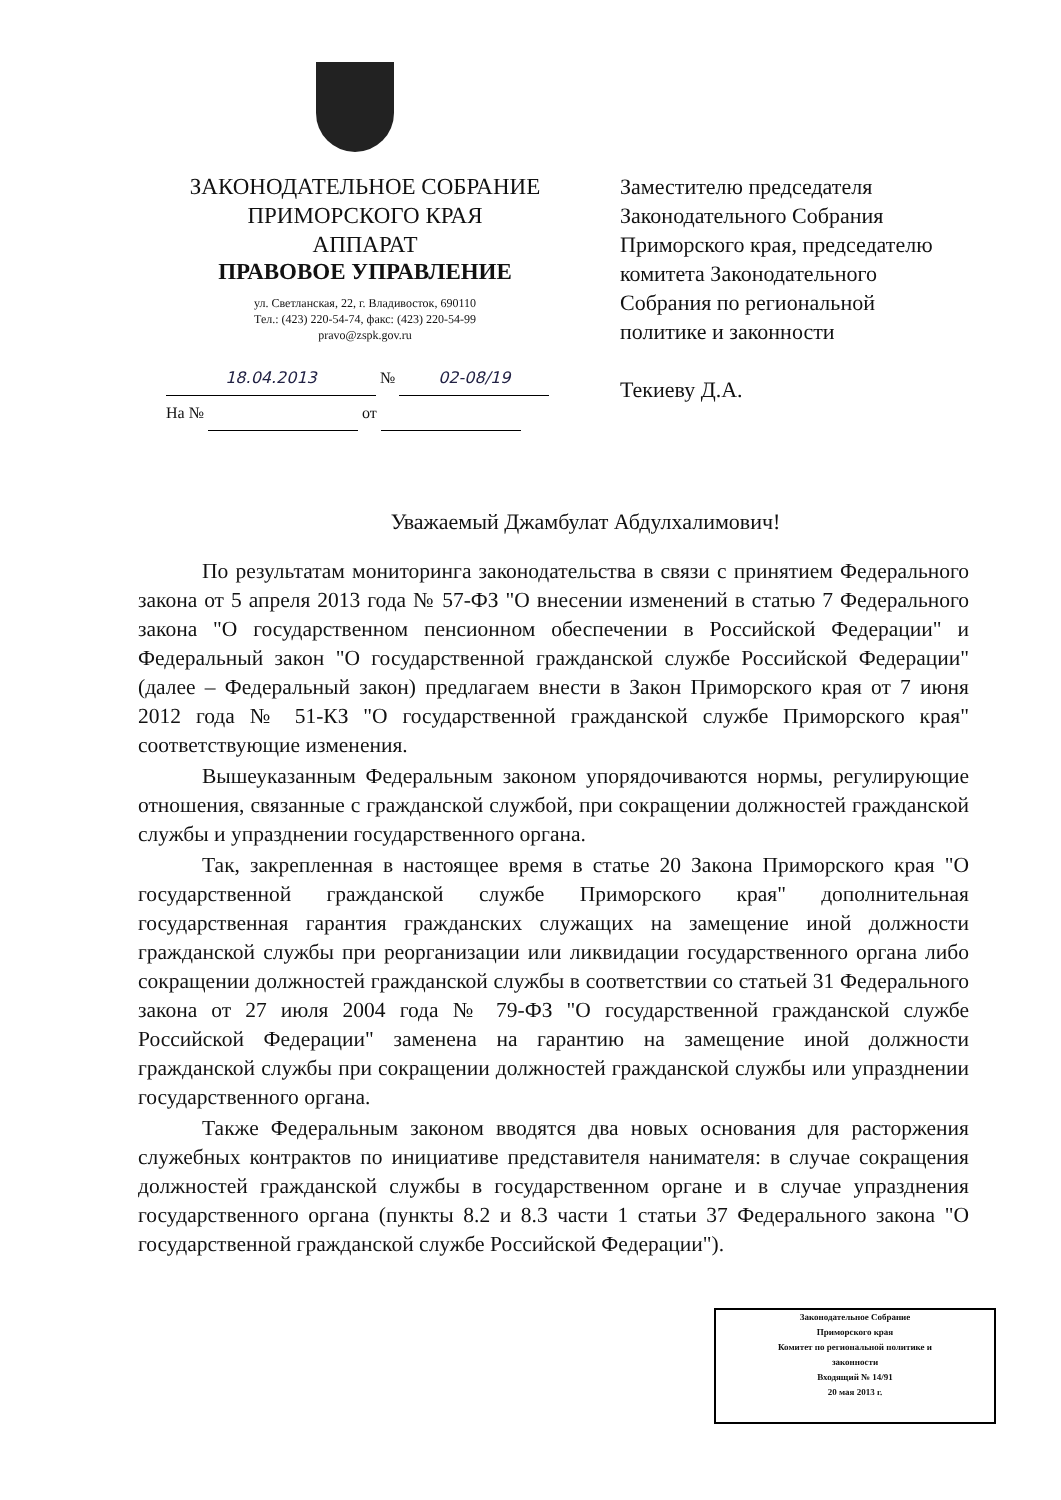ЗАКОНОДАТЕЛЬНОЕ СОБРАНИЕ
ПРИМОРСКОГО КРАЯ
АППАРАТ
ПРАВОВОЕ УПРАВЛЕНИЕ
ул. Светланская, 22, г. Владивосток, 690110
Тел.: (423) 220-54-74, факс: (423) 220-54-99
pravo@zspk.gov.ru
18.04.2013 № 02-08/19
На № от
Заместителю председателя Законодательного Собрания Приморского края, председателю комитета Законодательного Собрания по региональной политике и законности
Текиеву Д.А.
Уважаемый Джамбулат Абдулхалимович!
По результатам мониторинга законодательства в связи с принятием Федерального закона от 5 апреля 2013 года № 57-ФЗ "О внесении изменений в статью 7 Федерального закона "О государственном пенсионном обеспечении в Российской Федерации" и Федеральный закон "О государственной гражданской службе Российской Федерации" (далее – Федеральный закон) предлагаем внести в Закон Приморского края от 7 июня 2012 года № 51-КЗ "О государственной гражданской службе Приморского края" соответствующие изменения.
Вышеуказанным Федеральным законом упорядочиваются нормы, регулирующие отношения, связанные с гражданской службой, при сокращении должностей гражданской службы и упразднении государственного органа.
Так, закрепленная в настоящее время в статье 20 Закона Приморского края "О государственной гражданской службе Приморского края" дополнительная государственная гарантия гражданских служащих на замещение иной должности гражданской службы при реорганизации или ликвидации государственного органа либо сокращении должностей гражданской службы в соответствии со статьей 31 Федерального закона от 27 июля 2004 года № 79-ФЗ "О государственной гражданской службе Российской Федерации" заменена на гарантию на замещение иной должности гражданской службы при сокращении должностей гражданской службы или упразднении государственного органа.
Также Федеральным законом вводятся два новых основания для расторжения служебных контрактов по инициативе представителя нанимателя: в случае сокращения должностей гражданской службы в государственном органе и в случае упразднения государственного органа (пункты 8.2 и 8.3 части 1 статьи 37 Федерального закона "О государственной гражданской службе Российской Федерации").
Законодательное Собрание
Приморского края
Комитет по региональной политике и
законности
Входящий № 14/91
20 мая 2013 г.